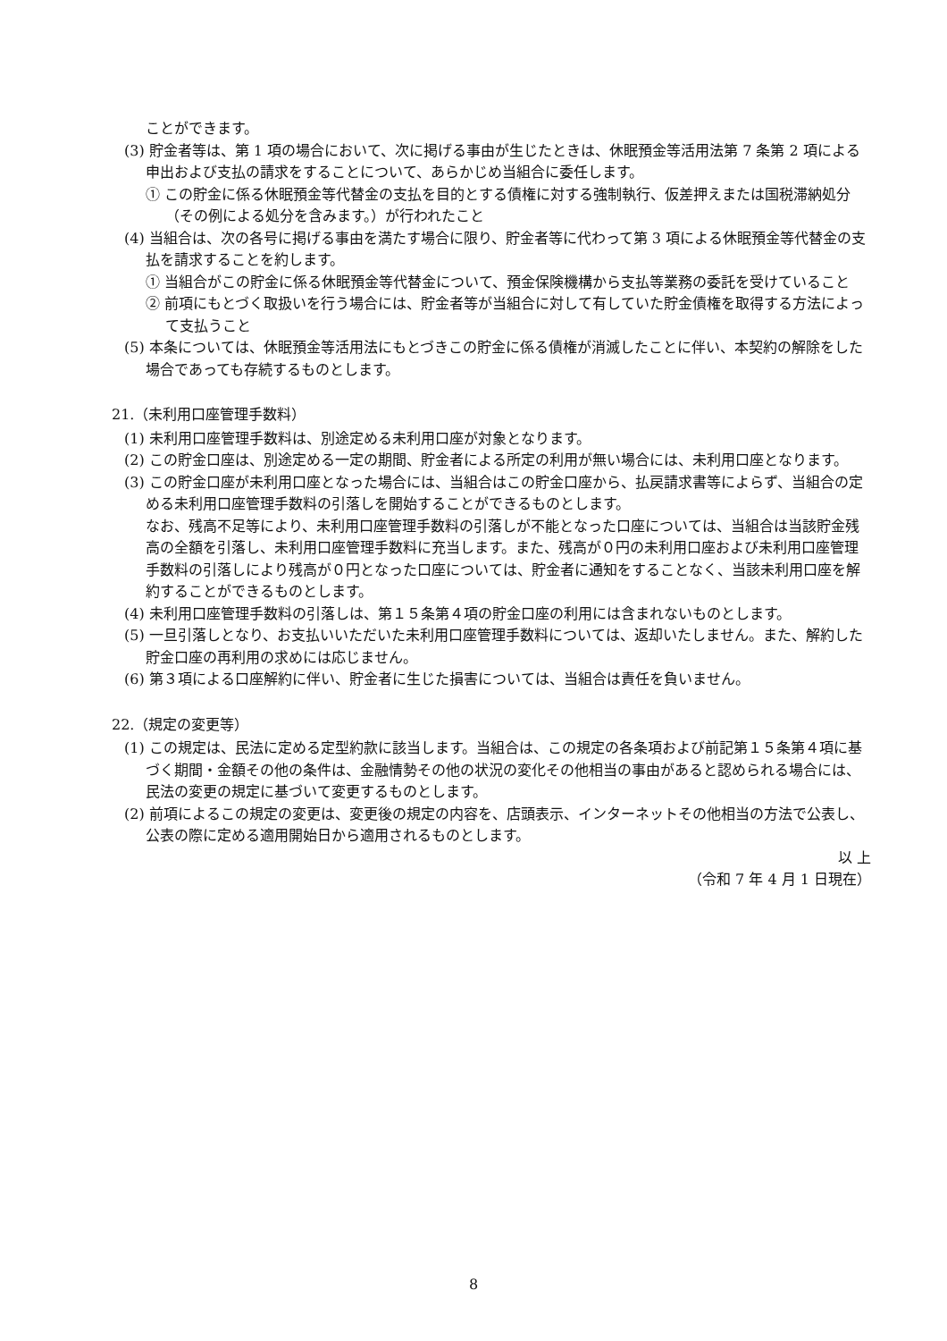ことができます。
(3) 貯金者等は、第 1 項の場合において、次に掲げる事由が生じたときは、休眠預金等活用法第 7 条第 2 項による申出および支払の請求をすることについて、あらかじめ当組合に委任します。
① この貯金に係る休眠預金等代替金の支払を目的とする債権に対する強制執行、仮差押えまたは国税滞納処分（その例による処分を含みます。）が行われたこと
(4) 当組合は、次の各号に掲げる事由を満たす場合に限り、貯金者等に代わって第 3 項による休眠預金等代替金の支払を請求することを約します。
① 当組合がこの貯金に係る休眠預金等代替金について、預金保険機構から支払等業務の委託を受けていること
② 前項にもとづく取扱いを行う場合には、貯金者等が当組合に対して有していた貯金債権を取得する方法によって支払うこと
(5) 本条については、休眠預金等活用法にもとづきこの貯金に係る債権が消滅したことに伴い、本契約の解除をした場合であっても存続するものとします。
21.（未利用口座管理手数料）
(1) 未利用口座管理手数料は、別途定める未利用口座が対象となります。
(2) この貯金口座は、別途定める一定の期間、貯金者による所定の利用が無い場合には、未利用口座となります。
(3) この貯金口座が未利用口座となった場合には、当組合はこの貯金口座から、払戻請求書等によらず、当組合の定める未利用口座管理手数料の引落しを開始することができるものとします。
なお、残高不足等により、未利用口座管理手数料の引落しが不能となった口座については、当組合は当該貯金残高の全額を引落し、未利用口座管理手数料に充当します。また、残高が０円の未利用口座および未利用口座管理手数料の引落しにより残高が０円となった口座については、貯金者に通知をすることなく、当該未利用口座を解約することができるものとします。
(4) 未利用口座管理手数料の引落しは、第１５条第４項の貯金口座の利用には含まれないものとします。
(5) 一旦引落しとなり、お支払いいただいた未利用口座管理手数料については、返却いたしません。また、解約した貯金口座の再利用の求めには応じません。
(6) 第３項による口座解約に伴い、貯金者に生じた損害については、当組合は責任を負いません。
22.（規定の変更等）
(1) この規定は、民法に定める定型約款に該当します。当組合は、この規定の各条項および前記第１５条第４項に基づく期間・金額その他の条件は、金融情勢その他の状況の変化その他相当の事由があると認められる場合には、民法の変更の規定に基づいて変更するものとします。
(2) 前項によるこの規定の変更は、変更後の規定の内容を、店頭表示、インターネットその他相当の方法で公表し、公表の際に定める適用開始日から適用されるものとします。
以 上
（令和 7 年 4 月 1 日現在）
8